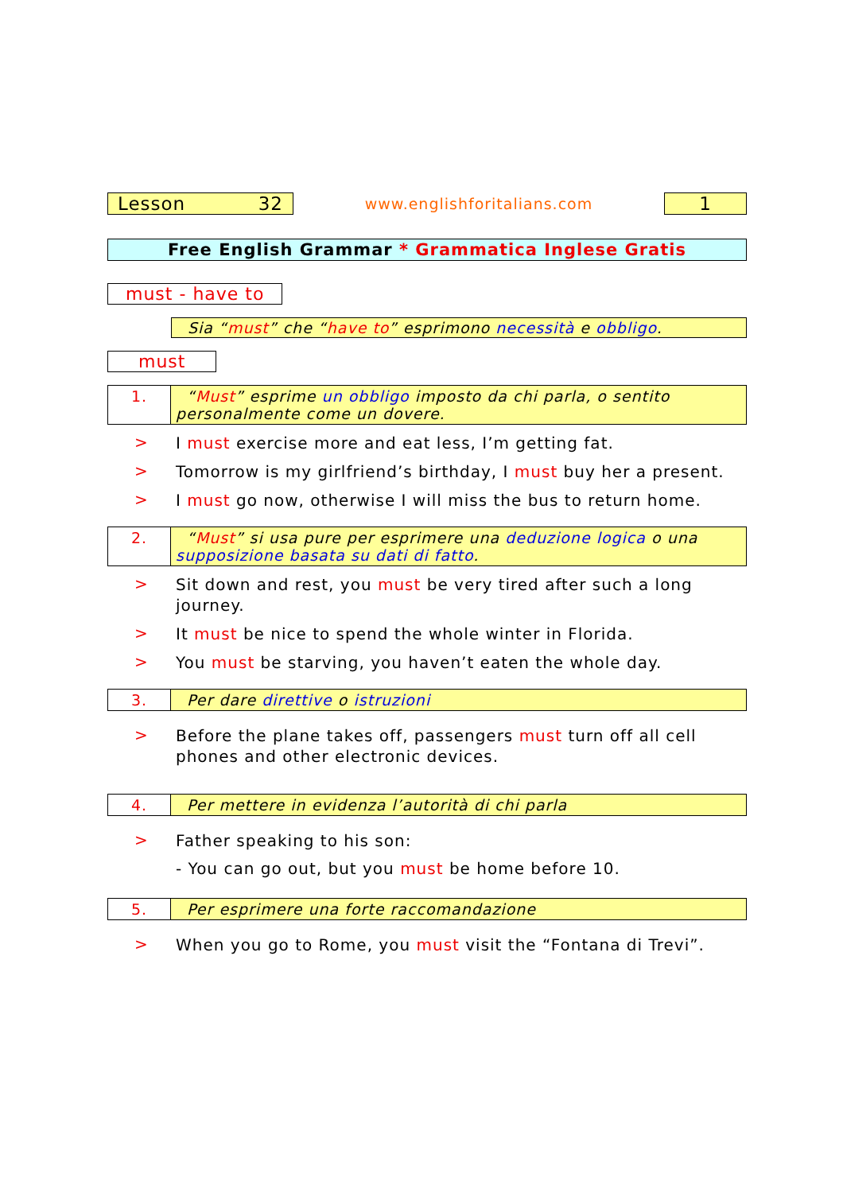Lesson 32
www.englishforitalians.com
1
Free English Grammar * Grammatica Inglese Gratis
must - have to
Sia “must” che “have to” esprimono necessità e obbligo.
must
| 1. | “ Must ” esprime un obbligo imposto da chi parla, o sentito personalmente come un dovere. |
>
I must exercise more and eat less, I’m getting fat.
>
Tomorrow is my girlfriend’s birthday, I must buy her a present.
>
I must go now, otherwise I will miss the bus to return home.
| 2. | “ Must ” si usa pure per esprimere una deduzione logica o una supposizione basata su dati di fatto . |
>
Sit down and rest, you must be very tired after such a long journey.
>
It must be nice to spend the whole winter in Florida.
>
You must be starving, you haven’t eaten the whole day.
| 3. | Per dare direttive o istruzioni |
>
Before the plane takes off, passengers must turn off all cell phones and other electronic devices.
| 4. | Per mettere in evidenza l’autorità di chi parla |
>
Father speaking to his son:
- You can go out, but you must be home before 10.
| 5. | Per esprimere una forte raccomandazione |
>
When you go to Rome, you must visit the “Fontana di Trevi”.